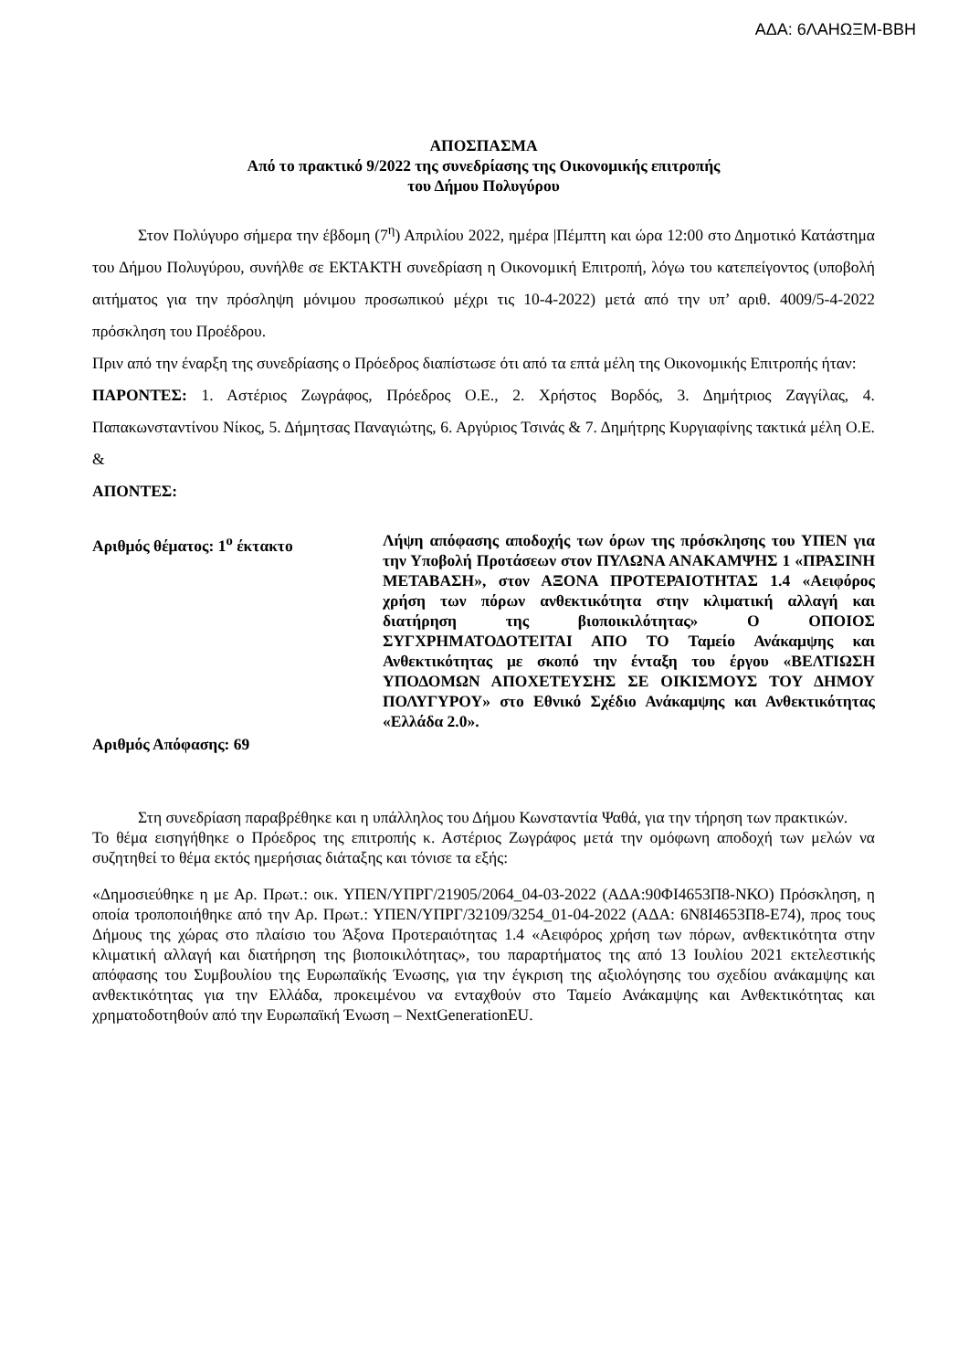ΑΔΑ: 6ΛΑΗΩΞΜ-ΒΒΗ
ΑΠΟΣΠΑΣΜΑ
Από το πρακτικό 9/2022 της συνεδρίασης της Οικονομικής επιτροπής
του Δήμου Πολυγύρου
Στον Πολύγυρο σήμερα την έβδομη (7<sup>η</sup>) Απριλίου 2022, ημέρα |Πέμπτη και ώρα 12:00 στο Δημοτικό Κατάστημα του Δήμου Πολυγύρου, συνήλθε σε ΕΚΤΑΚΤΗ συνεδρίαση η Οικονομική Επιτροπή, λόγω του κατεπείγοντος (υποβολή αιτήματος για την πρόσληψη μόνιμου προσωπικού μέχρι τις 10-4-2022) μετά από την υπ’ αριθ. 4009/5-4-2022 πρόσκληση του Προέδρου.
Πριν από την έναρξη της συνεδρίασης ο Πρόεδρος διαπίστωσε ότι από τα επτά μέλη της Οικονομικής Επιτροπής ήταν:
ΠΑΡΟΝΤΕΣ: 1. Αστέριος Ζωγράφος, Πρόεδρος Ο.Ε., 2. Χρήστος Βορδός, 3. Δημήτριος Ζαγγίλας, 4. Παπακωνσταντίνου Νίκος, 5. Δήμητσας Παναγιώτης, 6. Αργύριος Τσινάς & 7. Δημήτρης Κυργιαφίνης τακτικά μέλη Ο.Ε. &
ΑΠΟΝΤΕΣ:
Αριθμός θέματος: 1<sup>ο</sup> έκτακτο Λήψη απόφασης αποδοχής των όρων της πρόσκλησης του ΥΠΕΝ για την Υποβολή Προτάσεων στον ΠΥΛΩΝΑ ΑΝΑΚΑΜΨΗΣ 1 «ΠΡΑΣΙΝΗ ΜΕΤΑΒΑΣΗ», στον ΑΞΟΝΑ ΠΡΟΤΕΡΑΙΟΤΗΤΑΣ 1.4 «Αειφόρος χρήση των πόρων ανθεκτικότητα στην κλιματική αλλαγή και διατήρηση της βιοποικιλότητας» Ο ΟΠΟΙΟΣ ΣΥΓΧΡΗΜΑΤΟΔΟΤΕΙΤΑΙ ΑΠΟ ΤΟ Ταμείο Ανάκαμψης και Ανθεκτικότητας με σκοπό την ένταξη του έργου «ΒΕΛΤΙΩΣΗ ΥΠΟΔΟΜΩΝ ΑΠΟΧΕΤΕΥΣΗΣ ΣΕ ΟΙΚΙΣΜΟΥΣ ΤΟΥ ΔΗΜΟΥ ΠΟΛΥΓΥΡΟΥ» στο Εθνικό Σχέδιο Ανάκαμψης και Ανθεκτικότητας «Ελλάδα 2.0».
Αριθμός Απόφασης: 69
Στη συνεδρίαση παραβρέθηκε και η υπάλληλος του Δήμου Κωνσταντία Ψαθά, για την τήρηση των πρακτικών.
Το θέμα εισηγήθηκε ο Πρόεδρος της επιτροπής κ. Αστέριος Ζωγράφος μετά την ομόφωνη αποδοχή των μελών να συζητηθεί το θέμα εκτός ημερήσιας διάταξης και τόνισε τα εξής:
«Δημοσιεύθηκε η με Αρ. Πρωτ.: οικ. ΥΠΕΝ/ΥΠΡΓ/21905/2064_04-03-2022 (ΑΔΑ:90ΦΙ4653Π8-ΝΚΟ) Πρόσκληση, η οποία τροποποιήθηκε από την Αρ. Πρωτ.: ΥΠΕΝ/ΥΠΡΓ/32109/3254_01-04-2022 (ΑΔΑ: 6Ν8Ι4653Π8-Ε74), προς τους Δήμους της χώρας στο πλαίσιο του Άξονα Προτεραιότητας 1.4 «Αειφόρος χρήση των πόρων, ανθεκτικότητα στην κλιματική αλλαγή και διατήρηση της βιοποικιλότητας», του παραρτήματος της από 13 Ιουλίου 2021 εκτελεστικής απόφασης του Συμβουλίου της Ευρωπαϊκής Ένωσης, για την έγκριση της αξιολόγησης του σχεδίου ανάκαμψης και ανθεκτικότητας για την Ελλάδα, προκειμένου να ενταχθούν στο Ταμείο Ανάκαμψης και Ανθεκτικότητας και χρηματοδοτηθούν από την Ευρωπαϊκή Ένωση – NextGenerationEU.